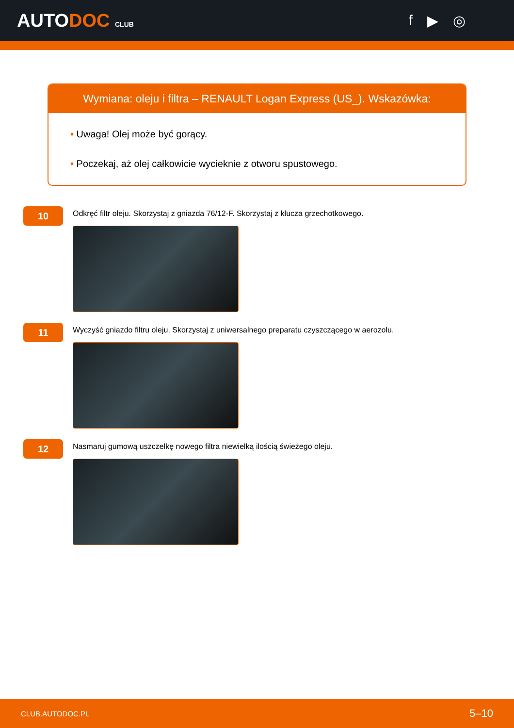AUTODOC CLUB
f ▶ ◎
Wymiana: oleju i filtra – RENAULT Logan Express (US_). Wskazówka:
• Uwaga! Olej może być gorący.
• Poczekaj, aż olej całkowicie wycieknie z otworu spustowego.
10
Odkręć filtr oleju. Skorzystaj z gniazda 76/12-F. Skorzystaj z klucza grzechotkowego.
11
Wyczyść gniazdo filtru oleju. Skorzystaj z uniwersalnego preparatu czyszczącego w aerozolu.
12
Nasmaruj gumową uszczelkę nowego filtra niewielką ilością świeżego oleju.
CLUB.AUTODOC.PL 5–10